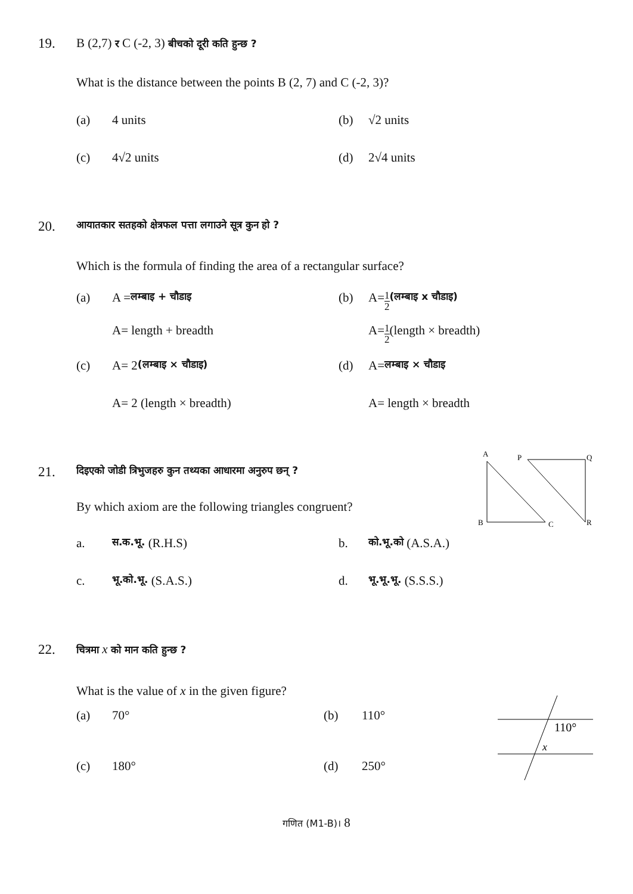19.
B (2,7) र C (-2, 3) बीचको दूरी कति हुन्छ ?
What is the distance between the points B (2, 7) and C (-2, 3)?
(a) 4 units (b) √2 units
(c) 4√2 units (d) 2√4 units
20.
आयातकार सतहको क्षेत्रफल पत्ता लगाउने सूत्र कुन हो ?
Which is the formula of finding the area of a rectangular surface?
(a) A = लम्बाइ + चौडाइ
(b) A= 1 2 (लम्बाइ x चौडाइ)
A= length + breadth A= 1 2 (length × breadth)
(c) A= 2 (लम्बाइ × चौडाइ)
(d) A= लम्बाइ × चौडाइ
A= 2 (length × breadth) A= length × breadth
21.
A
P
Q
B
C
R
दिइएको जोडी त्रिभुजहरु कुन तथ्यका आधारमा अनुरुप छन् ?
By which axiom are the following triangles congruent?
a. स.क.भू. (R.H.S) b. को.भू.को (A.S.A.)
c. भू.को.भू. (S.A.S.) d. भू.भू.भू. (S.S.S.)
22.
110°
x
चित्रमा x को मान कति हुन्छ ?
What is the value of x in the given figure?
(a) 70° (b) 110°
(c) 180° (d) 250°
गणित (M1-B)। 8